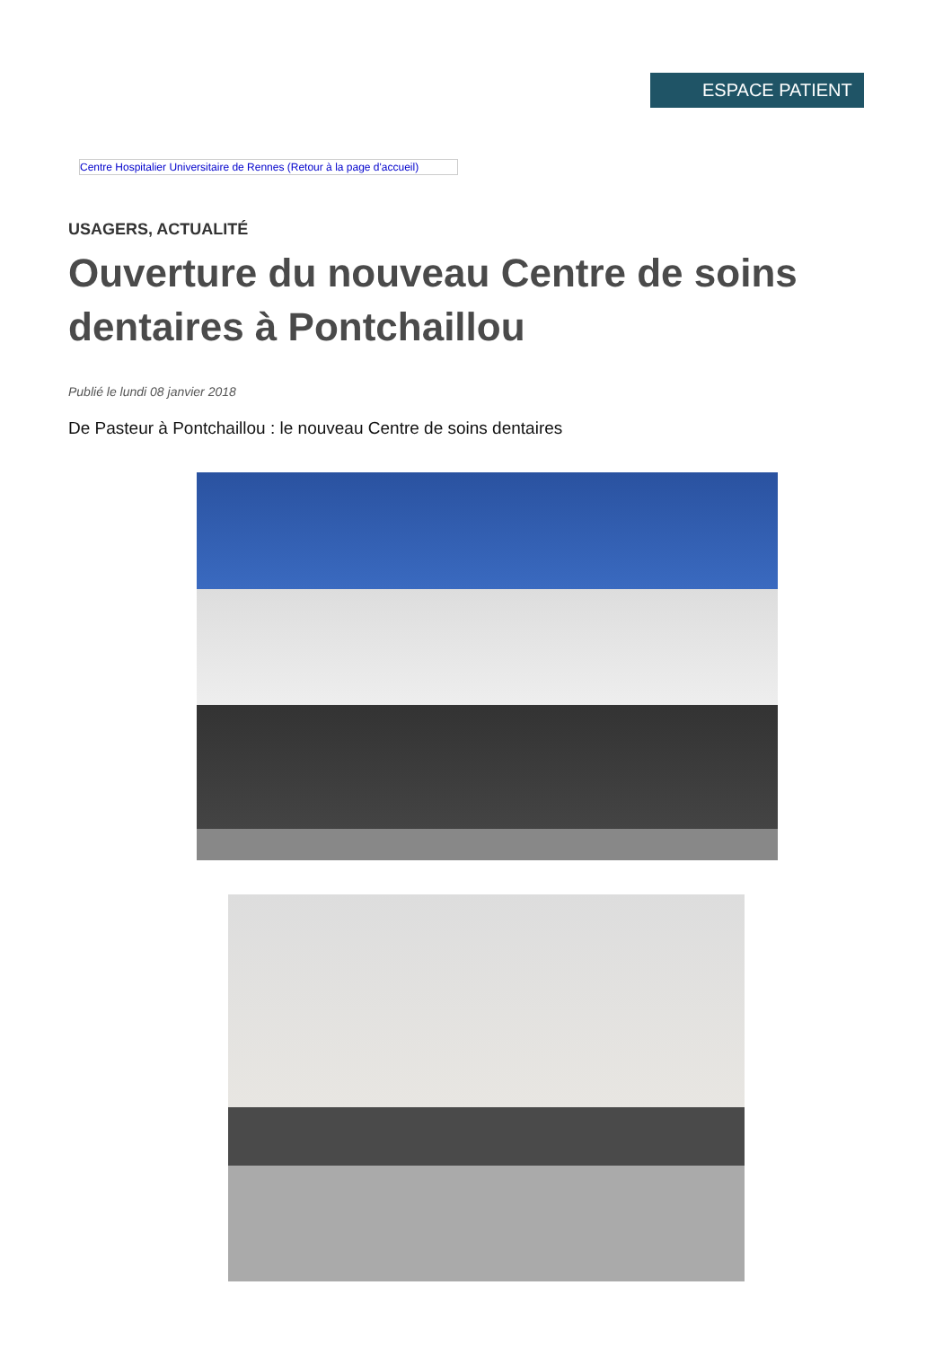ESPACE PATIENT
Centre Hospitalier Universitaire de Rennes (Retour à la page d'accueil)
USAGERS, ACTUALITÉ
Ouverture du nouveau Centre de soins dentaires à Pontchaillou
Publié le lundi 08 janvier 2018
De Pasteur à Pontchaillou : le nouveau Centre de soins dentaires